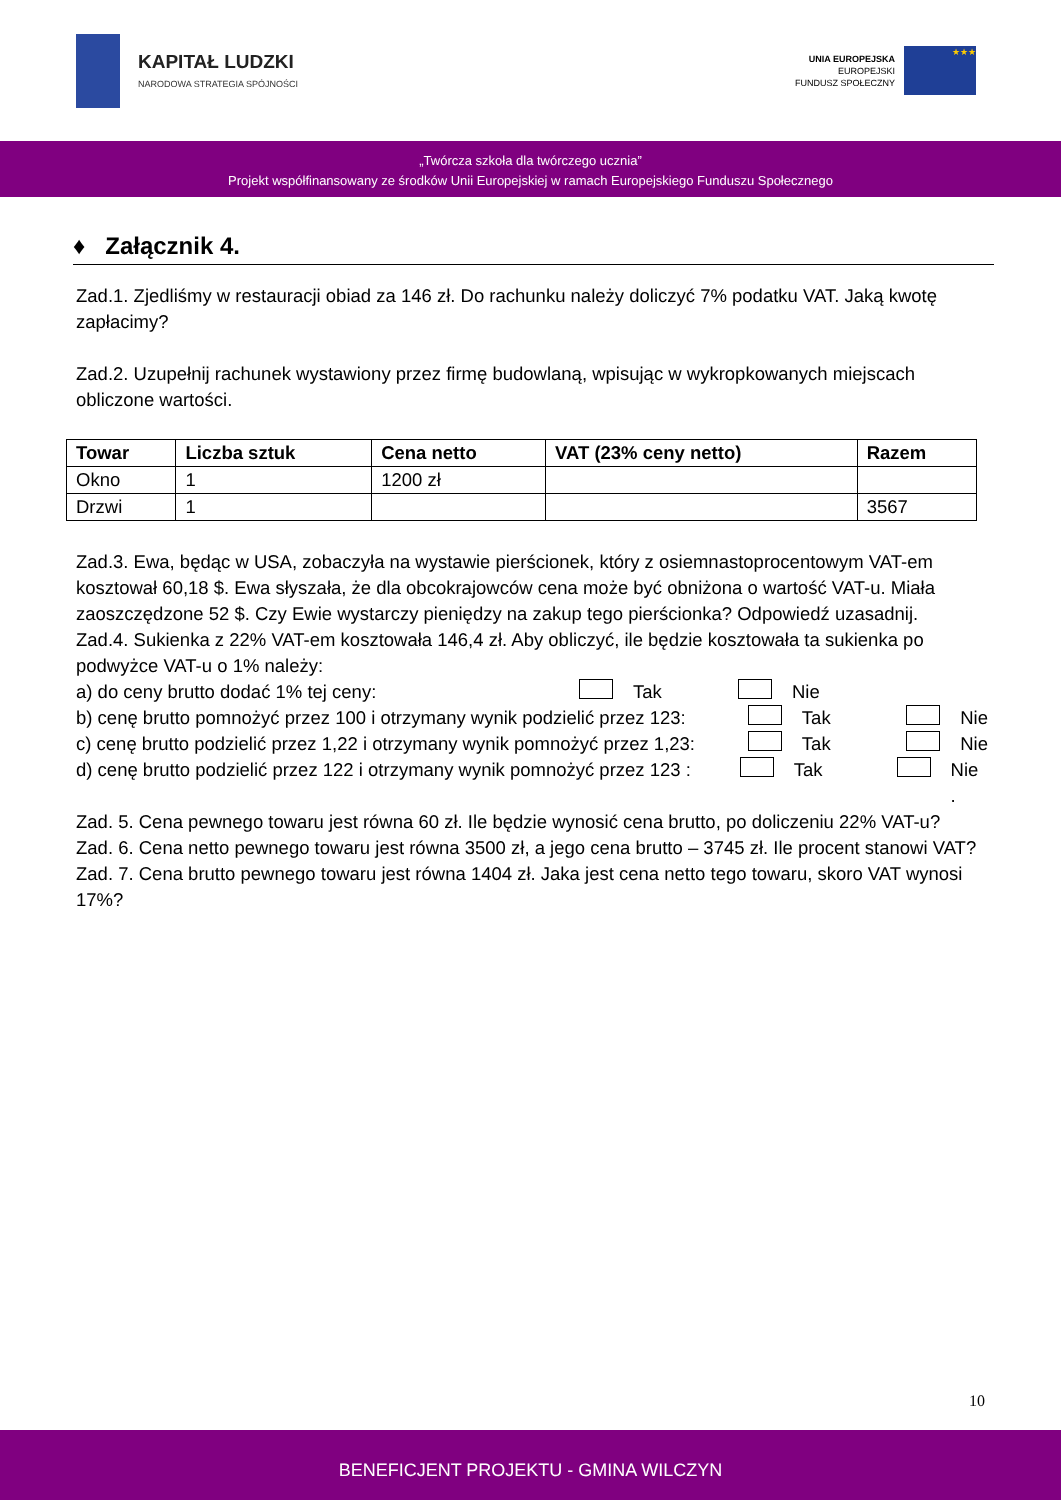KAPITAŁ LUDZKI
NARODOWA STRATEGIA SPÓJNOŚCI
UNIA EUROPEJSKA
EUROPEJSKI
FUNDUSZ SPOŁECZNY
★★★
„Twórcza szkoła dla twórczego ucznia”
Projekt współfinansowany ze środków Unii Europejskiej w ramach Europejskiego Funduszu Społecznego
♦ Załącznik 4.
Zad.1. Zjedliśmy w restauracji obiad za 146 zł. Do rachunku należy doliczyć 7% podatku VAT. Jaką kwotę zapłacimy?
Zad.2. Uzupełnij rachunek wystawiony przez firmę budowlaną, wpisując w wykropkowanych miejscach obliczone wartości.
| Towar | Liczba sztuk | Cena netto | VAT (23% ceny netto) | Razem |
| --- | --- | --- | --- | --- |
| Okno | 1 | 1200 zł | | |
| Drzwi | 1 | | | 3567 |
Zad.3. Ewa, będąc w USA, zobaczyła na wystawie pierścionek, który z osiemnastoprocentowym VAT-em kosztował 60,18 $. Ewa słyszała, że dla obcokrajowców cena może być obniżona o wartość VAT-u. Miała zaoszczędzone 52 $. Czy Ewie wystarczy pieniędzy na zakup tego pierścionka? Odpowiedź uzasadnij.
Zad.4. Sukienka z 22% VAT-em kosztowała 146,4 zł. Aby obliczyć, ile będzie kosztowała ta sukienka po podwyżce VAT-u o 1% należy:
a) do ceny brutto dodać 1% tej ceny: Tak Nie
b) cenę brutto pomnożyć przez 100 i otrzymany wynik podzielić przez 123: Tak Nie
c) cenę brutto podzielić przez 1,22 i otrzymany wynik pomnożyć przez 1,23: Tak Nie
d) cenę brutto podzielić przez 122 i otrzymany wynik pomnożyć przez 123 : Tak Nie .
Zad. 5. Cena pewnego towaru jest równa 60 zł. Ile będzie wynosić cena brutto, po doliczeniu 22% VAT-u?
Zad. 6. Cena netto pewnego towaru jest równa 3500 zł, a jego cena brutto – 3745 zł. Ile procent stanowi VAT?
Zad. 7. Cena brutto pewnego towaru jest równa 1404 zł. Jaka jest cena netto tego towaru, skoro VAT wynosi 17%?
10
BENEFICJENT PROJEKTU - GMINA WILCZYN